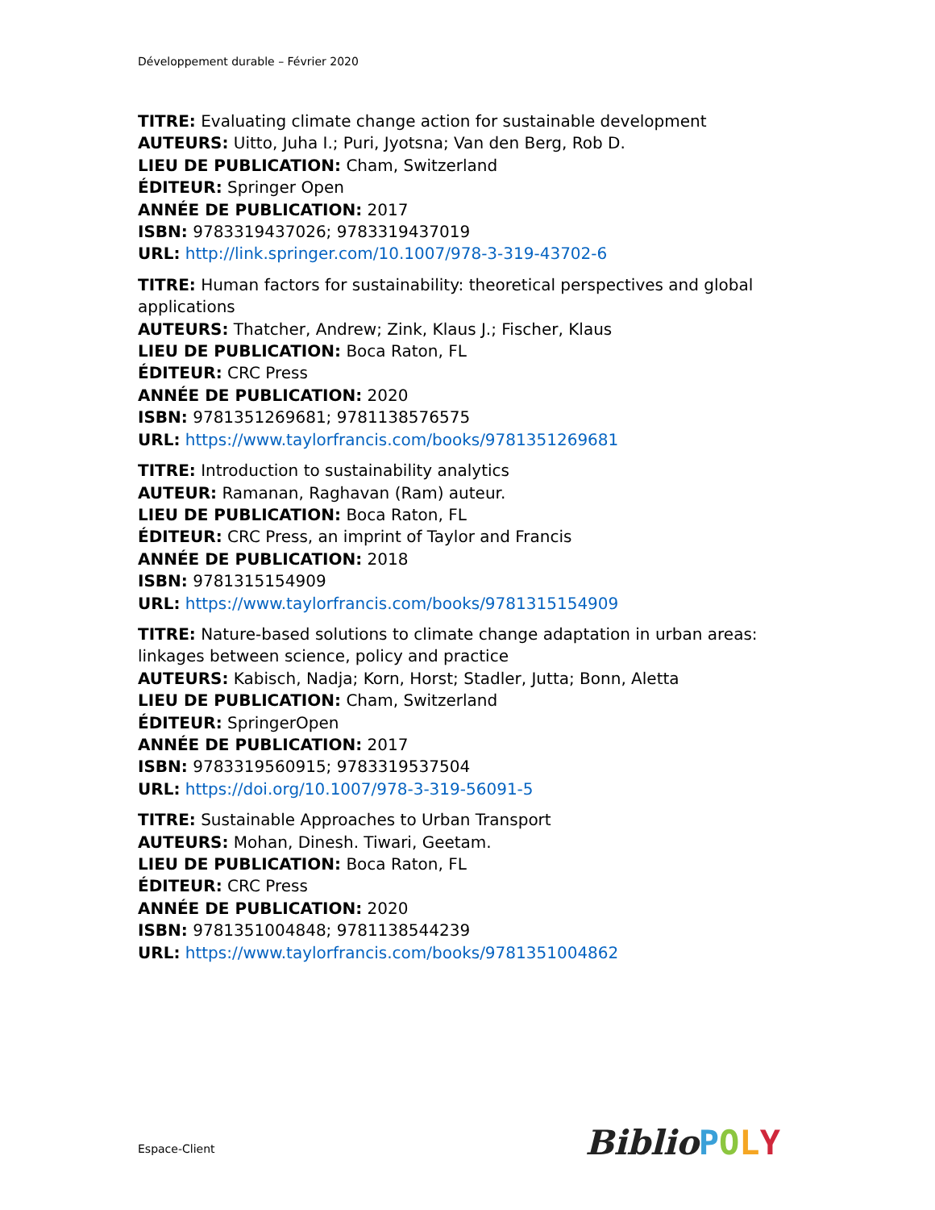Développement durable – Février 2020
TITRE: Evaluating climate change action for sustainable development
AUTEURS: Uitto, Juha I.; Puri, Jyotsna; Van den Berg, Rob D.
LIEU DE PUBLICATION: Cham, Switzerland
ÉDITEUR: Springer Open
ANNÉE DE PUBLICATION: 2017
ISBN: 9783319437026; 9783319437019
URL: http://link.springer.com/10.1007/978-3-319-43702-6
TITRE: Human factors for sustainability: theoretical perspectives and global applications
AUTEURS: Thatcher, Andrew; Zink, Klaus J.; Fischer, Klaus
LIEU DE PUBLICATION: Boca Raton, FL
ÉDITEUR: CRC Press
ANNÉE DE PUBLICATION: 2020
ISBN: 9781351269681; 9781138576575
URL: https://www.taylorfrancis.com/books/9781351269681
TITRE: Introduction to sustainability analytics
AUTEUR: Ramanan, Raghavan (Ram) auteur.
LIEU DE PUBLICATION: Boca Raton, FL
ÉDITEUR: CRC Press, an imprint of Taylor and Francis
ANNÉE DE PUBLICATION: 2018
ISBN: 9781315154909
URL: https://www.taylorfrancis.com/books/9781315154909
TITRE: Nature-based solutions to climate change adaptation in urban areas: linkages between science, policy and practice
AUTEURS: Kabisch, Nadja; Korn, Horst; Stadler, Jutta; Bonn, Aletta
LIEU DE PUBLICATION: Cham, Switzerland
ÉDITEUR: SpringerOpen
ANNÉE DE PUBLICATION: 2017
ISBN: 9783319560915; 9783319537504
URL: https://doi.org/10.1007/978-3-319-56091-5
TITRE: Sustainable Approaches to Urban Transport
AUTEURS: Mohan, Dinesh. Tiwari, Geetam.
LIEU DE PUBLICATION: Boca Raton, FL
ÉDITEUR: CRC Press
ANNÉE DE PUBLICATION: 2020
ISBN: 9781351004848; 9781138544239
URL: https://www.taylorfrancis.com/books/9781351004862
Espace-Client BiblioPOLY